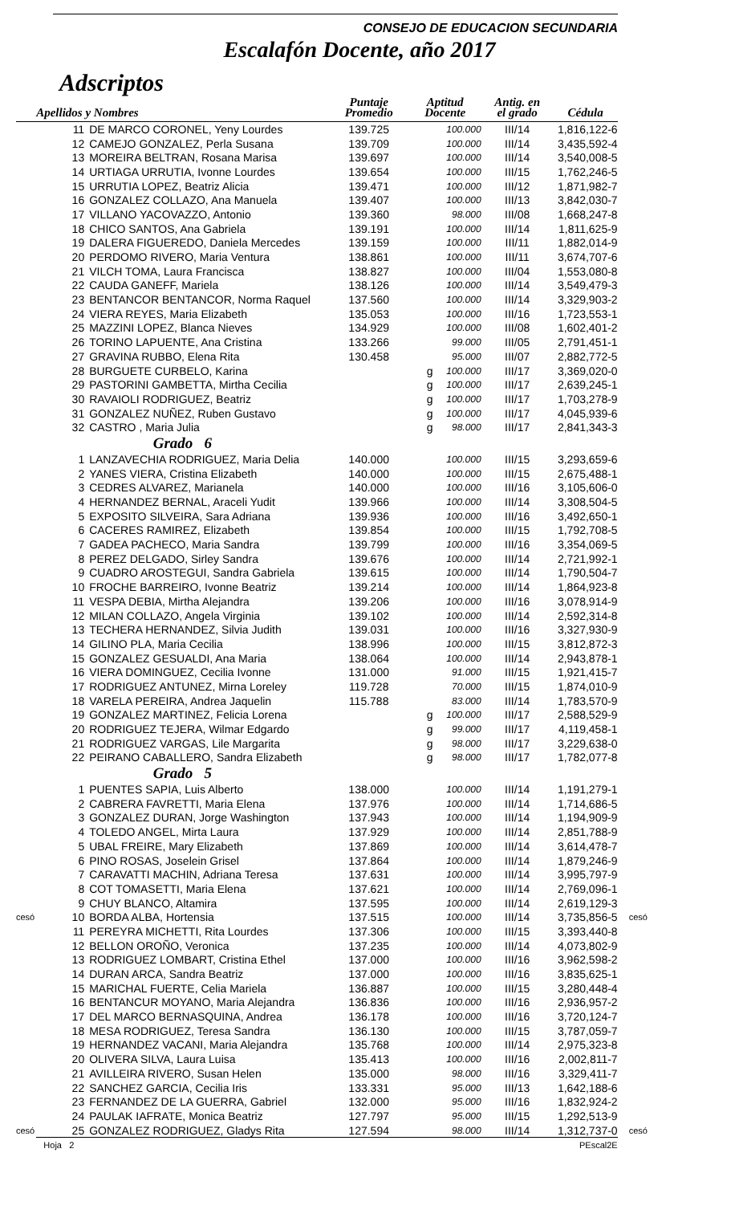CONSEJO DE EDUCACION SECUNDARIA
Escalafón Docente, año 2017
Adscriptos
| | Apellidos y Nombres | | Puntaje Promedio | Aptitud Docente | | Antig. en el grado | Cédula | |
| --- | --- | --- | --- | --- | --- | --- | --- | --- |
| | 11 | DE MARCO CORONEL, Yeny Lourdes | 139.725 | | 100.000 | III/14 | 1,816,122-6 | |
| | 12 | CAMEJO GONZALEZ, Perla Susana | 139.709 | | 100.000 | III/14 | 3,435,592-4 | |
| | 13 | MOREIRA BELTRAN, Rosana Marisa | 139.697 | | 100.000 | III/14 | 3,540,008-5 | |
| | 14 | URTIAGA URRUTIA, Ivonne Lourdes | 139.654 | | 100.000 | III/15 | 1,762,246-5 | |
| | 15 | URRUTIA LOPEZ, Beatriz Alicia | 139.471 | | 100.000 | III/12 | 1,871,982-7 | |
| | 16 | GONZALEZ COLLAZO, Ana Manuela | 139.407 | | 100.000 | III/13 | 3,842,030-7 | |
| | 17 | VILLANO YACOVAZZO, Antonio | 139.360 | | 98.000 | III/08 | 1,668,247-8 | |
| | 18 | CHICO SANTOS, Ana Gabriela | 139.191 | | 100.000 | III/14 | 1,811,625-9 | |
| | 19 | DALERA FIGUEREDO, Daniela Mercedes | 139.159 | | 100.000 | III/11 | 1,882,014-9 | |
| | 20 | PERDOMO RIVERO, Maria Ventura | 138.861 | | 100.000 | III/11 | 3,674,707-6 | |
| | 21 | VILCH TOMA, Laura Francisca | 138.827 | | 100.000 | III/04 | 1,553,080-8 | |
| | 22 | CAUDA GANEFF, Mariela | 138.126 | | 100.000 | III/14 | 3,549,479-3 | |
| | 23 | BENTANCOR BENTANCOR, Norma Raquel | 137.560 | | 100.000 | III/14 | 3,329,903-2 | |
| | 24 | VIERA REYES, Maria Elizabeth | 135.053 | | 100.000 | III/16 | 1,723,553-1 | |
| | 25 | MAZZINI LOPEZ, Blanca Nieves | 134.929 | | 100.000 | III/08 | 1,602,401-2 | |
| | 26 | TORINO LAPUENTE, Ana Cristina | 133.266 | | 99.000 | III/05 | 2,791,451-1 | |
| | 27 | GRAVINA RUBBO, Elena Rita | 130.458 | | 95.000 | III/07 | 2,882,772-5 | |
| | 28 | BURGUETE CURBELO, Karina | | g | 100.000 | III/17 | 3,369,020-0 | |
| | 29 | PASTORINI GAMBETTA, Mirtha Cecilia | | g | 100.000 | III/17 | 2,639,245-1 | |
| | 30 | RAVAIOLI RODRIGUEZ, Beatriz | | g | 100.000 | III/17 | 1,703,278-9 | |
| | 31 | GONZALEZ NUÑEZ, Ruben Gustavo | | g | 100.000 | III/17 | 4,045,939-6 | |
| | 32 | CASTRO , Maria Julia | | g | 98.000 | III/17 | 2,841,343-3 | |
| | Grado 6 | | | | | | | |
| | 1 | LANZAVECHIA RODRIGUEZ, Maria Delia | 140.000 | | 100.000 | III/15 | 3,293,659-6 | |
| | 2 | YANES VIERA, Cristina Elizabeth | 140.000 | | 100.000 | III/15 | 2,675,488-1 | |
| | 3 | CEDRES ALVAREZ, Marianela | 140.000 | | 100.000 | III/16 | 3,105,606-0 | |
| | 4 | HERNANDEZ BERNAL, Araceli Yudit | 139.966 | | 100.000 | III/14 | 3,308,504-5 | |
| | 5 | EXPOSITO SILVEIRA, Sara Adriana | 139.936 | | 100.000 | III/16 | 3,492,650-1 | |
| | 6 | CACERES RAMIREZ, Elizabeth | 139.854 | | 100.000 | III/15 | 1,792,708-5 | |
| | 7 | GADEA PACHECO, Maria Sandra | 139.799 | | 100.000 | III/16 | 3,354,069-5 | |
| | 8 | PEREZ DELGADO, Sirley Sandra | 139.676 | | 100.000 | III/14 | 2,721,992-1 | |
| | 9 | CUADRO AROSTEGUI, Sandra Gabriela | 139.615 | | 100.000 | III/14 | 1,790,504-7 | |
| | 10 | FROCHE BARREIRO, Ivonne Beatriz | 139.214 | | 100.000 | III/14 | 1,864,923-8 | |
| | 11 | VESPA DEBIA, Mirtha Alejandra | 139.206 | | 100.000 | III/16 | 3,078,914-9 | |
| | 12 | MILAN COLLAZO, Angela Virginia | 139.102 | | 100.000 | III/14 | 2,592,314-8 | |
| | 13 | TECHERA HERNANDEZ, Silvia Judith | 139.031 | | 100.000 | III/16 | 3,327,930-9 | |
| | 14 | GILINO PLA, Maria Cecilia | 138.996 | | 100.000 | III/15 | 3,812,872-3 | |
| | 15 | GONZALEZ GESUALDI, Ana Maria | 138.064 | | 100.000 | III/14 | 2,943,878-1 | |
| | 16 | VIERA DOMINGUEZ, Cecilia Ivonne | 131.000 | | 91.000 | III/15 | 1,921,415-7 | |
| | 17 | RODRIGUEZ ANTUNEZ, Mirna Loreley | 119.728 | | 70.000 | III/15 | 1,874,010-9 | |
| | 18 | VARELA PEREIRA, Andrea Jaquelin | 115.788 | | 83.000 | III/14 | 1,783,570-9 | |
| | 19 | GONZALEZ MARTINEZ, Felicia Lorena | | g | 100.000 | III/17 | 2,588,529-9 | |
| | 20 | RODRIGUEZ TEJERA, Wilmar Edgardo | | g | 99.000 | III/17 | 4,119,458-1 | |
| | 21 | RODRIGUEZ VARGAS, Lile Margarita | | g | 98.000 | III/17 | 3,229,638-0 | |
| | 22 | PEIRANO CABALLERO, Sandra Elizabeth | | g | 98.000 | III/17 | 1,782,077-8 | |
| | Grado 5 | | | | | | | |
| | 1 | PUENTES SAPIA, Luis Alberto | 138.000 | | 100.000 | III/14 | 1,191,279-1 | |
| | 2 | CABRERA FAVRETTI, Maria Elena | 137.976 | | 100.000 | III/14 | 1,714,686-5 | |
| | 3 | GONZALEZ DURAN, Jorge Washington | 137.943 | | 100.000 | III/14 | 1,194,909-9 | |
| | 4 | TOLEDO ANGEL, Mirta Laura | 137.929 | | 100.000 | III/14 | 2,851,788-9 | |
| | 5 | UBAL FREIRE, Mary Elizabeth | 137.869 | | 100.000 | III/14 | 3,614,478-7 | |
| | 6 | PINO ROSAS, Joselein Grisel | 137.864 | | 100.000 | III/14 | 1,879,246-9 | |
| | 7 | CARAVATTI MACHIN, Adriana Teresa | 137.631 | | 100.000 | III/14 | 3,995,797-9 | |
| | 8 | COT TOMASETTI, Maria Elena | 137.621 | | 100.000 | III/14 | 2,769,096-1 | |
| | 9 | CHUY BLANCO, Altamira | 137.595 | | 100.000 | III/14 | 2,619,129-3 | |
| cesó | 10 | BORDA ALBA, Hortensia | 137.515 | | 100.000 | III/14 | 3,735,856-5 | cesó |
| | 11 | PEREYRA MICHETTI, Rita Lourdes | 137.306 | | 100.000 | III/15 | 3,393,440-8 | |
| | 12 | BELLON OROÑO, Veronica | 137.235 | | 100.000 | III/14 | 4,073,802-9 | |
| | 13 | RODRIGUEZ LOMBART, Cristina Ethel | 137.000 | | 100.000 | III/16 | 3,962,598-2 | |
| | 14 | DURAN ARCA, Sandra Beatriz | 137.000 | | 100.000 | III/16 | 3,835,625-1 | |
| | 15 | MARICHAL FUERTE, Celia Mariela | 136.887 | | 100.000 | III/15 | 3,280,448-4 | |
| | 16 | BENTANCUR MOYANO, Maria Alejandra | 136.836 | | 100.000 | III/16 | 2,936,957-2 | |
| | 17 | DEL MARCO BERNASQUINA, Andrea | 136.178 | | 100.000 | III/16 | 3,720,124-7 | |
| | 18 | MESA RODRIGUEZ, Teresa Sandra | 136.130 | | 100.000 | III/15 | 3,787,059-7 | |
| | 19 | HERNANDEZ VACANI, Maria Alejandra | 135.768 | | 100.000 | III/14 | 2,975,323-8 | |
| | 20 | OLIVERA SILVA, Laura Luisa | 135.413 | | 100.000 | III/16 | 2,002,811-7 | |
| | 21 | AVILLEIRA RIVERO, Susan Helen | 135.000 | | 98.000 | III/16 | 3,329,411-7 | |
| | 22 | SANCHEZ GARCIA, Cecilia Iris | 133.331 | | 95.000 | III/13 | 1,642,188-6 | |
| | 23 | FERNANDEZ DE LA GUERRA, Gabriel | 132.000 | | 95.000 | III/16 | 1,832,924-2 | |
| | 24 | PAULAK IAFRATE, Monica Beatriz | 127.797 | | 95.000 | III/15 | 1,292,513-9 | |
| cesó | 25 | GONZALEZ RODRIGUEZ, Gladys Rita | 127.594 | | 98.000 | III/14 | 1,312,737-0 | cesó |
| | Hoja 2 | | PEscal2E | | | | | |